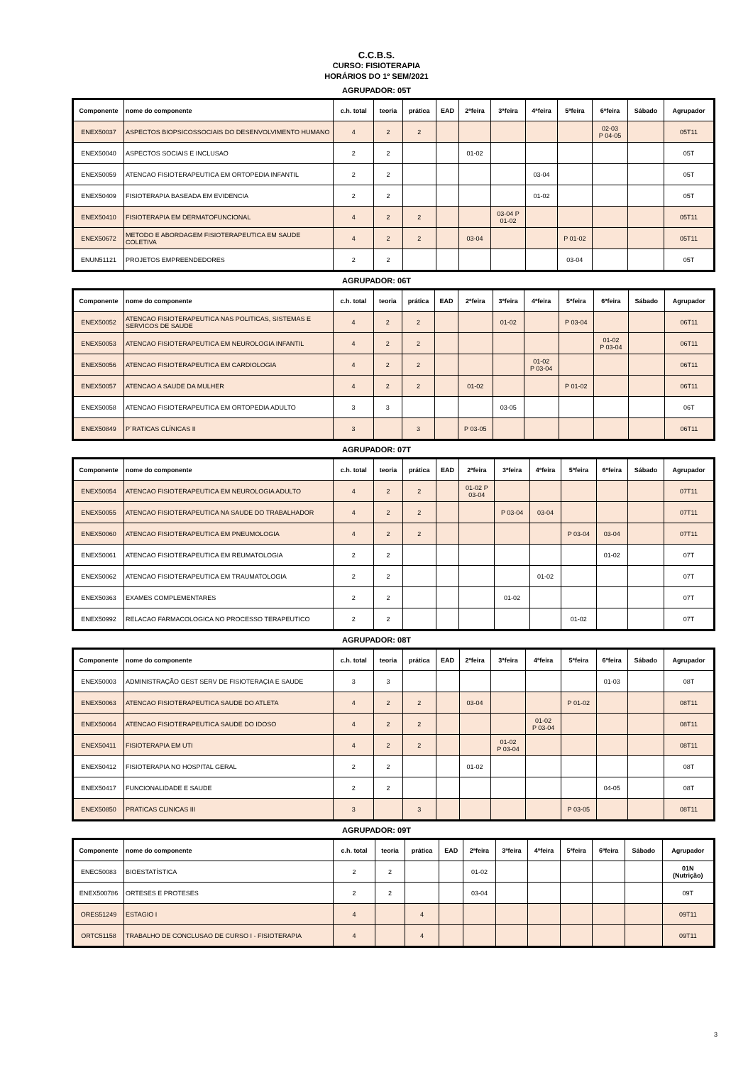C.C.B.S.
CURSO: FISIOTERAPIA
HORÁRIOS DO 1º SEM/2021
AGRUPADOR: 05T
| Componente | nome do componente | c.h. total | teoria | prática | EAD | 2ªfeira | 3ªfeira | 4ªfeira | 5ªfeira | 6ªfeira | Sábado | Agrupador |
| --- | --- | --- | --- | --- | --- | --- | --- | --- | --- | --- | --- | --- |
| ENEX50037 | ASPECTOS BIOPSICOSSOCIAIS DO DESENVOLVIMENTO HUMANO | 4 | 2 | 2 | | | | | | 02-03 P 04-05 | | 05T11 |
| ENEX50040 | ASPECTOS SOCIAIS E INCLUSAO | 2 | 2 | | | 01-02 | | | | | | 05T |
| ENEX50059 | ATENCAO FISIOTERAPEUTICA EM ORTOPEDIA INFANTIL | 2 | 2 | | | | | 03-04 | | | | 05T |
| ENEX50409 | FISIOTERAPIA BASEADA EM EVIDENCIA | 2 | 2 | | | | | 01-02 | | | | 05T |
| ENEX50410 | FISIOTERAPIA EM DERMATOFUNCIONAL | 4 | 2 | 2 | | | 03-04 P 01-02 | | | | | 05T11 |
| ENEX50672 | METODO E ABORDAGEM FISIOTERAPEUTICA EM SAUDE COLETIVA | 4 | 2 | 2 | | 03-04 | | | P 01-02 | | | 05T11 |
| ENUN51121 | PROJETOS EMPREENDEDORES | 2 | 2 | | | | | | 03-04 | | | 05T |
AGRUPADOR: 06T
| Componente | nome do componente | c.h. total | teoria | prática | EAD | 2ªfeira | 3ªfeira | 4ªfeira | 5ªfeira | 6ªfeira | Sábado | Agrupador |
| --- | --- | --- | --- | --- | --- | --- | --- | --- | --- | --- | --- | --- |
| ENEX50052 | ATENCAO FISIOTERAPEUTICA NAS POLITICAS, SISTEMAS E SERVICOS DE SAUDE | 4 | 2 | 2 | | | 01-02 | | P 03-04 | | | 06T11 |
| ENEX50053 | ATENCAO FISIOTERAPEUTICA EM NEUROLOGIA INFANTIL | 4 | 2 | 2 | | | | | | 01-02 P 03-04 | | 06T11 |
| ENEX50056 | ATENCAO FISIOTERAPEUTICA EM CARDIOLOGIA | 4 | 2 | 2 | | | | 01-02 P 03-04 | | | | 06T11 |
| ENEX50057 | ATENCAO A SAUDE DA MULHER | 4 | 2 | 2 | | 01-02 | | | P 01-02 | | | 06T11 |
| ENEX50058 | ATENCAO FISIOTERAPEUTICA EM ORTOPEDIA ADULTO | 3 | 3 | | | | 03-05 | | | | | 06T |
| ENEX50849 | P´RATICAS CLÍNICAS II | 3 | | 3 | | P 03-05 | | | | | | 06T11 |
AGRUPADOR: 07T
| Componente | nome do componente | c.h. total | teoria | prática | EAD | 2ªfeira | 3ªfeira | 4ªfeira | 5ªfeira | 6ªfeira | Sábado | Agrupador |
| --- | --- | --- | --- | --- | --- | --- | --- | --- | --- | --- | --- | --- |
| ENEX50054 | ATENCAO FISIOTERAPEUTICA EM NEUROLOGIA ADULTO | 4 | 2 | 2 | | 01-02 P 03-04 | | | | | | 07T11 |
| ENEX50055 | ATENCAO FISIOTERAPEUTICA NA SAUDE DO TRABALHADOR | 4 | 2 | 2 | | | P 03-04 | 03-04 | | | | 07T11 |
| ENEX50060 | ATENCAO FISIOTERAPEUTICA EM PNEUMOLOGIA | 4 | 2 | 2 | | | | | P 03-04 | 03-04 | | 07T11 |
| ENEX50061 | ATENCAO FISIOTERAPEUTICA EM REUMATOLOGIA | 2 | 2 | | | | | | | 01-02 | | 07T |
| ENEX50062 | ATENCAO FISIOTERAPEUTICA EM TRAUMATOLOGIA | 2 | 2 | | | | | 01-02 | | | | 07T |
| ENEX50363 | EXAMES COMPLEMENTARES | 2 | 2 | | | | 01-02 | | | | | 07T |
| ENEX50992 | RELACAO FARMACOLOGICA NO PROCESSO TERAPEUTICO | 2 | 2 | | | | | | 01-02 | | | 07T |
AGRUPADOR: 08T
| Componente | nome do componente | c.h. total | teoria | prática | EAD | 2ªfeira | 3ªfeira | 4ªfeira | 5ªfeira | 6ªfeira | Sábado | Agrupador |
| --- | --- | --- | --- | --- | --- | --- | --- | --- | --- | --- | --- | --- |
| ENEX50003 | ADMINISTRAÇÃO GEST SERV DE FISIOTERAÇIA E SAUDE | 3 | 3 | | | | | | | 01-03 | | 08T |
| ENEX50063 | ATENCAO FISIOTERAPEUTICA SAUDE DO ATLETA | 4 | 2 | 2 | | 03-04 | | | P 01-02 | | | 08T11 |
| ENEX50064 | ATENCAO FISIOTERAPEUTICA SAUDE DO IDOSO | 4 | 2 | 2 | | | | 01-02 P 03-04 | | | | 08T11 |
| ENEX50411 | FISIOTERAPIA EM UTI | 4 | 2 | 2 | | | 01-02 P 03-04 | | | | | 08T11 |
| ENEX50412 | FISIOTERAPIA NO HOSPITAL GERAL | 2 | 2 | | | 01-02 | | | | | | 08T |
| ENEX50417 | FUNCIONALIDADE E SAUDE | 2 | 2 | | | | | | | 04-05 | | 08T |
| ENEX50850 | PRATICAS CLINICAS III | 3 | | 3 | | | | | P 03-05 | | | 08T11 |
AGRUPADOR: 09T
| Componente | nome do componente | c.h. total | teoria | prática | EAD | 2ªfeira | 3ªfeira | 4ªfeira | 5ªfeira | 6ªfeira | Sábado | Agrupador |
| --- | --- | --- | --- | --- | --- | --- | --- | --- | --- | --- | --- | --- |
| ENEC50083 | BIOESTATÍSTICA | 2 | 2 | | | 01-02 | | | | | | 01N (Nutrição) |
| ENEX500786 | ORTESES E PROTESES | 2 | 2 | | | 03-04 | | | | | | 09T |
| ORES51249 | ESTAGIO I | 4 | | 4 | | | | | | | | 09T11 |
| ORTC51158 | TRABALHO DE CONCLUSAO DE CURSO I - FISIOTERAPIA | 4 | | 4 | | | | | | | | 09T11 |
3